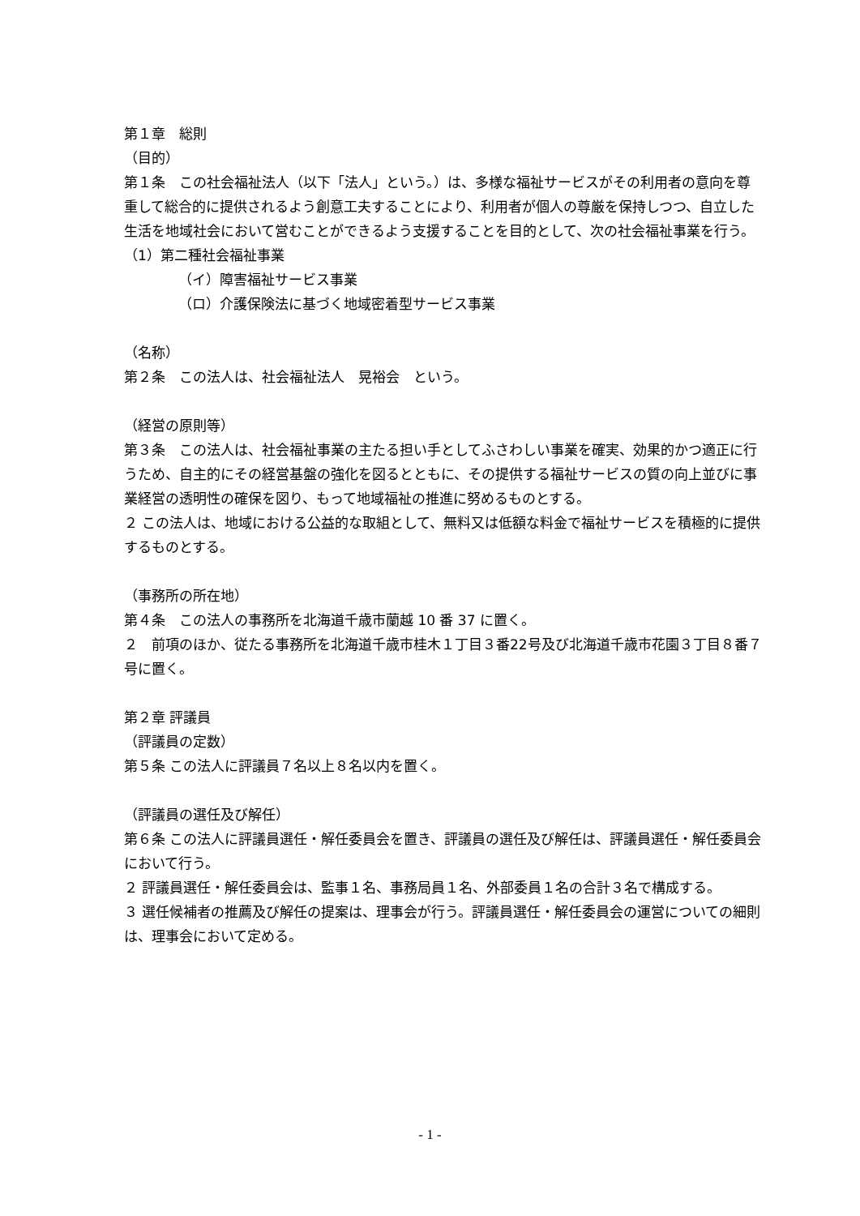第１章　総則
（目的）
第１条　この社会福祉法人（以下「法人」という。）は、多様な福祉サービスがその利用者の意向を尊重して総合的に提供されるよう創意工夫することにより、利用者が個人の尊厳を保持しつつ、自立した生活を地域社会において営むことができるよう支援することを目的として、次の社会福祉事業を行う。
（1）第二種社会福祉事業
（イ）障害福祉サービス事業
（ロ）介護保険法に基づく地域密着型サービス事業
（名称）
第２条　この法人は、社会福祉法人　晃裕会　という。
（経営の原則等）
第３条　この法人は、社会福祉事業の主たる担い手としてふさわしい事業を確実、効果的かつ適正に行うため、自主的にその経営基盤の強化を図るとともに、その提供する福祉サービスの質の向上並びに事業経営の透明性の確保を図り、もって地域福祉の推進に努めるものとする。
２ この法人は、地域における公益的な取組として、無料又は低額な料金で福祉サービスを積極的に提供するものとする。
（事務所の所在地）
第４条　この法人の事務所を北海道千歳市蘭越 10 番 37 に置く。
２　前項のほか、従たる事務所を北海道千歳市桂木１丁目３番22号及び北海道千歳市花園３丁目８番７号に置く。
第２章 評議員
（評議員の定数）
第５条 この法人に評議員７名以上８名以内を置く。
（評議員の選任及び解任）
第６条 この法人に評議員選任・解任委員会を置き、評議員の選任及び解任は、評議員選任・解任委員会において行う。
２ 評議員選任・解任委員会は、監事１名、事務局員１名、外部委員１名の合計３名で構成する。
３ 選任候補者の推薦及び解任の提案は、理事会が行う。評議員選任・解任委員会の運営についての細則は、理事会において定める。
- 1 -